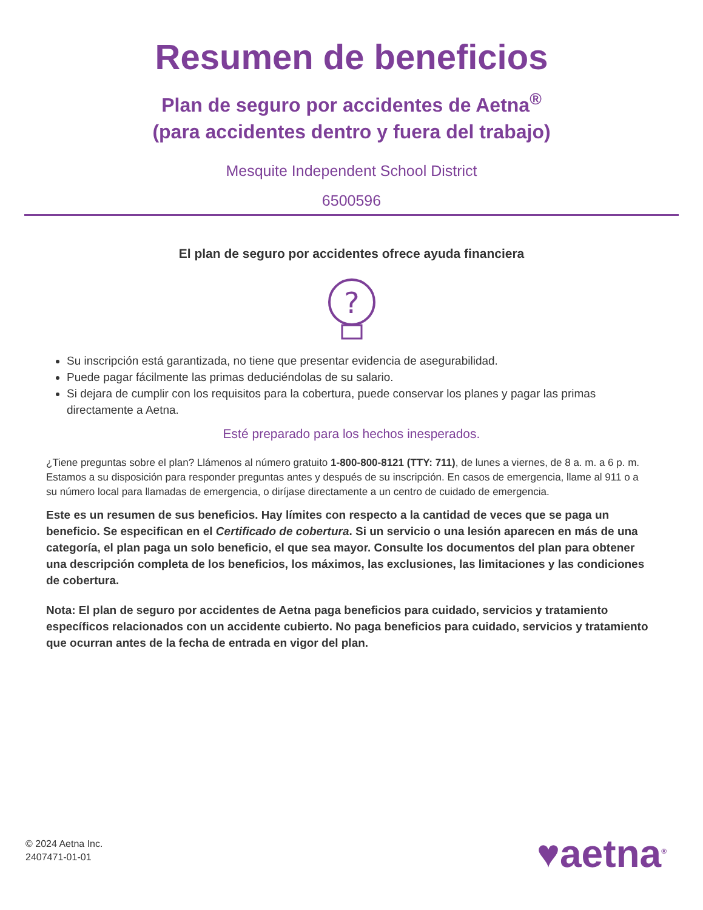Resumen de beneficios
Plan de seguro por accidentes de Aetna<sup>®</sup>
(para accidentes dentro y fuera del trabajo)
Mesquite Independent School District
6500596
El plan de seguro por accidentes ofrece ayuda financiera
?
Su inscripción está garantizada, no tiene que presentar evidencia de asegurabilidad.
Puede pagar fácilmente las primas deduciéndolas de su salario.
Si dejara de cumplir con los requisitos para la cobertura, puede conservar los planes y pagar las primas directamente a Aetna.
Esté preparado para los hechos inesperados.
¿Tiene preguntas sobre el plan? Llámenos al número gratuito 1-800-800-8121 (TTY: 711), de lunes a viernes, de 8 a. m. a 6 p. m. Estamos a su disposición para responder preguntas antes y después de su inscripción. En casos de emergencia, llame al 911 o a su número local para llamadas de emergencia, o diríjase directamente a un centro de cuidado de emergencia.
Este es un resumen de sus beneficios. Hay límites con respecto a la cantidad de veces que se paga un beneficio. Se especifican en el Certificado de cobertura. Si un servicio o una lesión aparecen en más de una categoría, el plan paga un solo beneficio, el que sea mayor. Consulte los documentos del plan para obtener una descripción completa de los beneficios, los máximos, las exclusiones, las limitaciones y las condiciones de cobertura.
Nota: El plan de seguro por accidentes de Aetna paga beneficios para cuidado, servicios y tratamiento específicos relacionados con un accidente cubierto. No paga beneficios para cuidado, servicios y tratamiento que ocurran antes de la fecha de entrada en vigor del plan.
© 2024 Aetna Inc.
2407471-01-01
♥aetna<sup>®</sup>